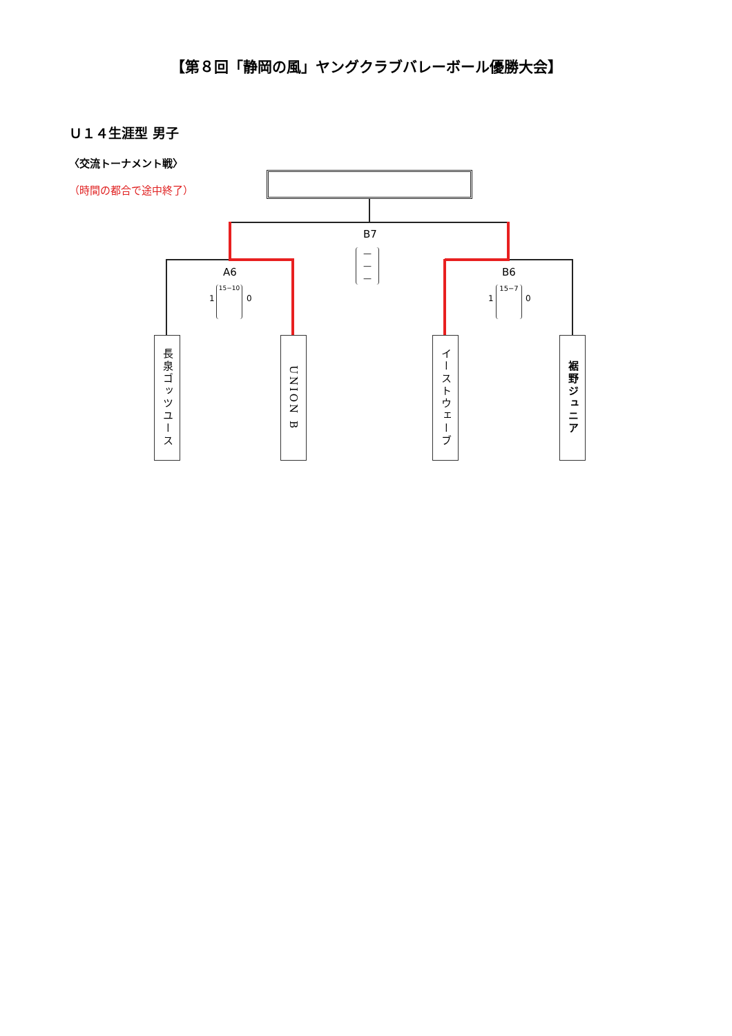【第８回「静岡の風」ヤングクラブバレーボール優勝大会】
Ｕ１４生涯型 男子
〈交流トーナメント戦〉
（時間の都合で途中終了）
B7
—
—
—
A6
1
15−10
0
B6
1
15−7
0
長泉ゴッツユース
UNION B
イーストウェーブ
裾野ジュニア